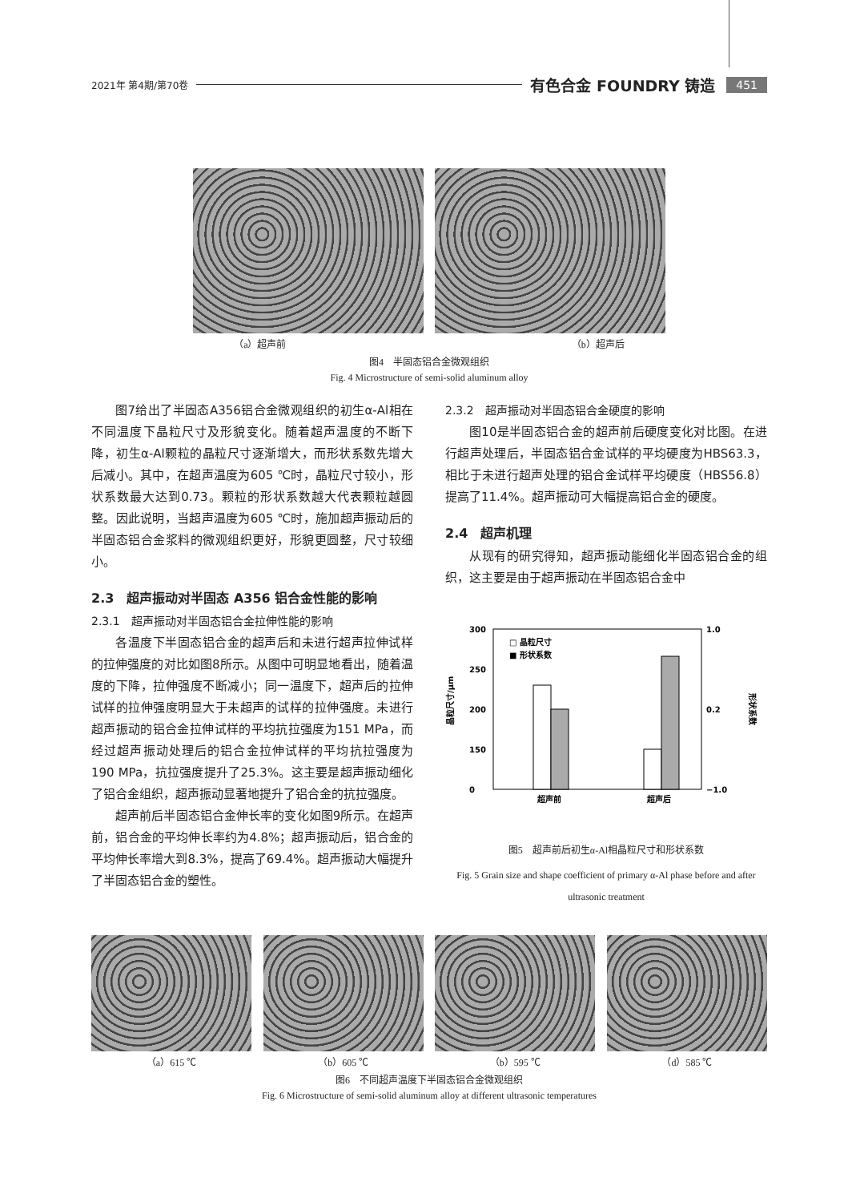2021年 第4期/第70卷 有色合金 FOUNDRY 铸造 451
（a）超声前 （b）超声后
图4　半固态铝合金微观组织
Fig. 4 Microstructure of semi-solid aluminum alloy
图7给出了半固态A356铝合金微观组织的初生α-Al相在不同温度下晶粒尺寸及形貌变化。随着超声温度的不断下降，初生α-Al颗粒的晶粒尺寸逐渐增大，而形状系数先增大后减小。其中，在超声温度为605 ℃时，晶粒尺寸较小，形状系数最大达到0.73。颗粒的形状系数越大代表颗粒越圆整。因此说明，当超声温度为605 ℃时，施加超声振动后的半固态铝合金浆料的微观组织更好，形貌更圆整，尺寸较细小。
2.3　超声振动对半固态 A356 铝合金性能的影响
2.3.1　超声振动对半固态铝合金拉伸性能的影响
各温度下半固态铝合金的超声后和未进行超声拉伸试样的拉伸强度的对比如图8所示。从图中可明显地看出，随着温度的下降，拉伸强度不断减小；同一温度下，超声后的拉伸试样的拉伸强度明显大于未超声的试样的拉伸强度。未进行超声振动的铝合金拉伸试样的平均抗拉强度为151 MPa，而经过超声振动处理后的铝合金拉伸试样的平均抗拉强度为190 MPa，抗拉强度提升了25.3%。这主要是超声振动细化了铝合金组织，超声振动显著地提升了铝合金的抗拉强度。
超声前后半固态铝合金伸长率的变化如图9所示。在超声前，铝合金的平均伸长率约为4.8%；超声振动后，铝合金的平均伸长率增大到8.3%，提高了69.4%。超声振动大幅提升了半固态铝合金的塑性。
2.3.2　超声振动对半固态铝合金硬度的影响
图10是半固态铝合金的超声前后硬度变化对比图。在进行超声处理后，半固态铝合金试样的平均硬度为HBS63.3，相比于未进行超声处理的铝合金试样平均硬度（HBS56.8）提高了11.4%。超声振动可大幅提高铝合金的硬度。
2.4　超声机理
从现有的研究得知，超声振动能细化半固态铝合金的组织，这主要是由于超声振动在半固态铝合金中
300
250
200
150
0
1.0
0.2
−1.0
晶粒尺寸/μm
形状系数
□ 晶粒尺寸
■ 形状系数
超声前
超声后
图5　超声前后初生α-Al相晶粒尺寸和形状系数
Fig. 5 Grain size and shape coefficient of primary α-Al phase before and after ultrasonic treatment
（a）615 ℃
（b）605 ℃
（b）595 ℃
（d）585 ℃
图6　不同超声温度下半固态铝合金微观组织
Fig. 6 Microstructure of semi-solid aluminum alloy at different ultrasonic temperatures